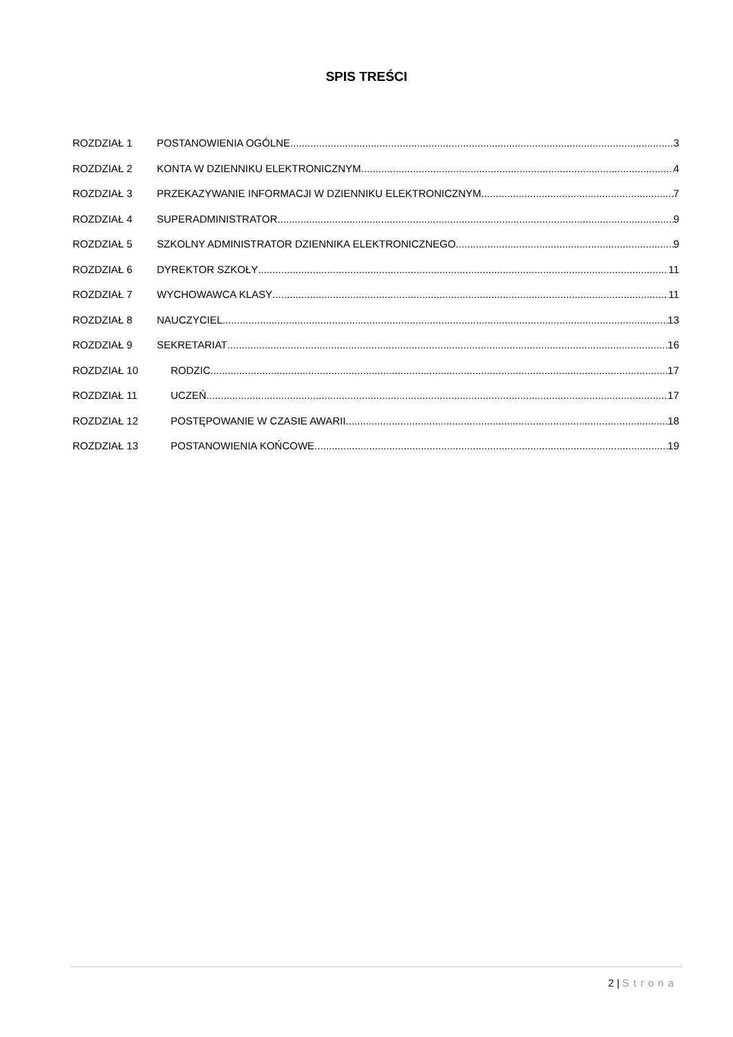SPIS TREŚCI
ROZDZIAŁ 1 POSTANOWIENIA OGÓLNE 3
ROZDZIAŁ 2 KONTA W DZIENNIKU ELEKTRONICZNYM 4
ROZDZIAŁ 3 PRZEKAZYWANIE INFORMACJI W DZIENNIKU ELEKTRONICZNYM 7
ROZDZIAŁ 4 SUPERADMINISTRATOR 9
ROZDZIAŁ 5 SZKOLNY ADMINISTRATOR DZIENNIKA ELEKTRONICZNEGO 9
ROZDZIAŁ 6 DYREKTOR SZKOŁY 11
ROZDZIAŁ 7 WYCHOWAWCA KLASY 11
ROZDZIAŁ 8 NAUCZYCIEL 13
ROZDZIAŁ 9 SEKRETARIAT 16
ROZDZIAŁ 10 RODZIC 17
ROZDZIAŁ 11 UCZEŃ 17
ROZDZIAŁ 12 POSTĘPOWANIE W CZASIE AWARII 18
ROZDZIAŁ 13 POSTANOWIENIA KOŃCOWE 19
2 | Strona